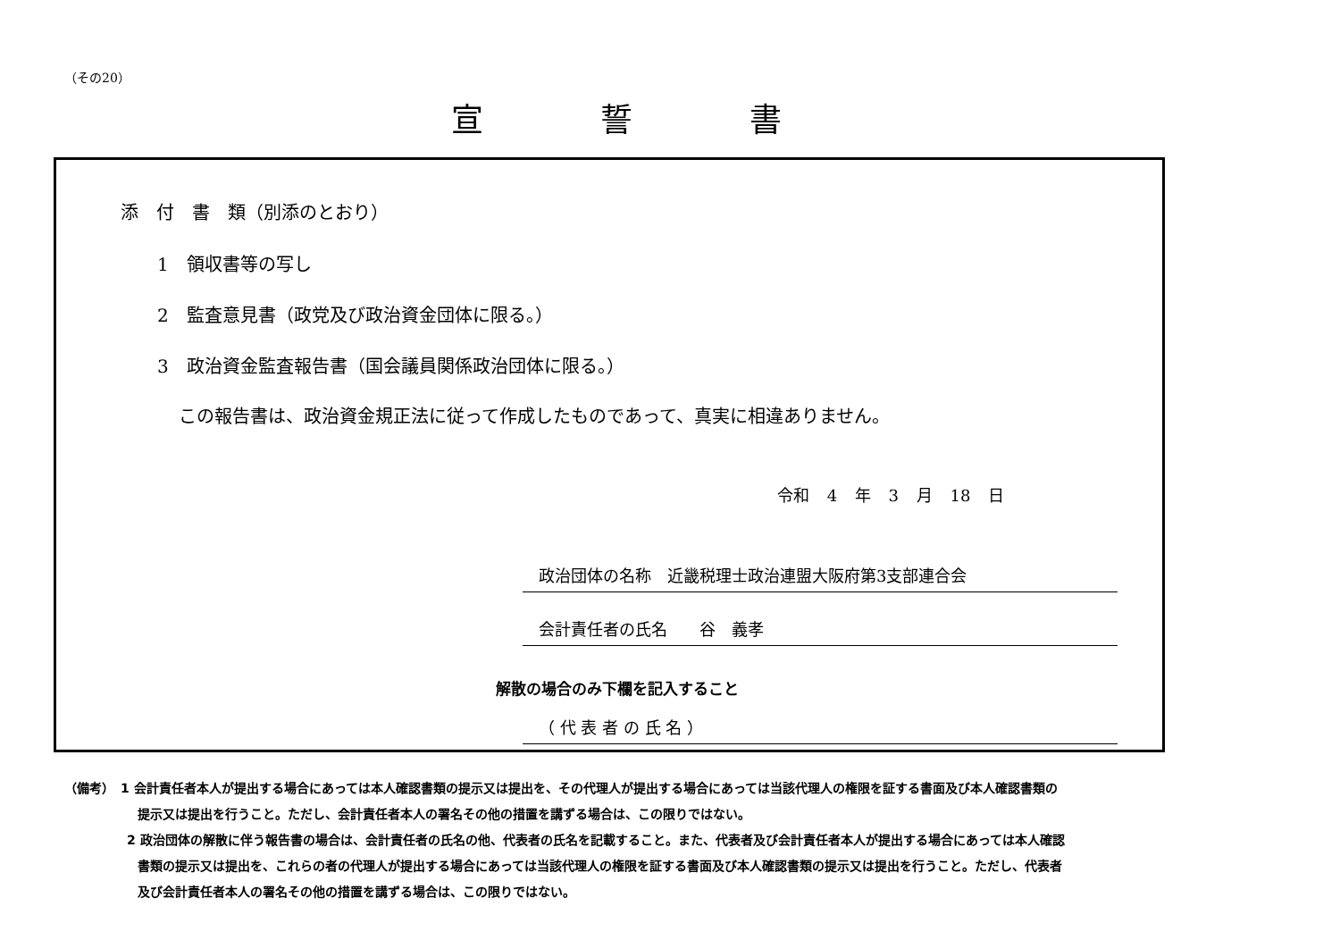（その20）
宣 誓 書
添　付　書　類（別添のとおり）
1　領収書等の写し
2　監査意見書（政党及び政治資金団体に限る。）
3　政治資金監査報告書（国会議員関係政治団体に限る。）
この報告書は、政治資金規正法に従って作成したものであって、真実に相違ありません。
令和 4 年 3 月 18 日
政治団体の名称　近畿税理士政治連盟大阪府第3支部連合会
会計責任者の氏名　　谷　義孝
解散の場合のみ下欄を記入すること
（ 代 表 者 の 氏 名 ）
（備考）　1 会計責任者本人が提出する場合にあっては本人確認書類の提示又は提出を、その代理人が提出する場合にあっては当該代理人の権限を証する書面及び本人確認書類の提示又は提出を行うこと。ただし、会計責任者本人の署名その他の措置を講ずる場合は、この限りではない。
2 政治団体の解散に伴う報告書の場合は、会計責任者の氏名の他、代表者の氏名を記載すること。また、代表者及び会計責任者本人が提出する場合にあっては本人確認書類の提示又は提出を、これらの者の代理人が提出する場合にあっては当該代理人の権限を証する書面及び本人確認書類の提示又は提出を行うこと。ただし、代表者及び会計責任者本人の署名その他の措置を講ずる場合は、この限りではない。